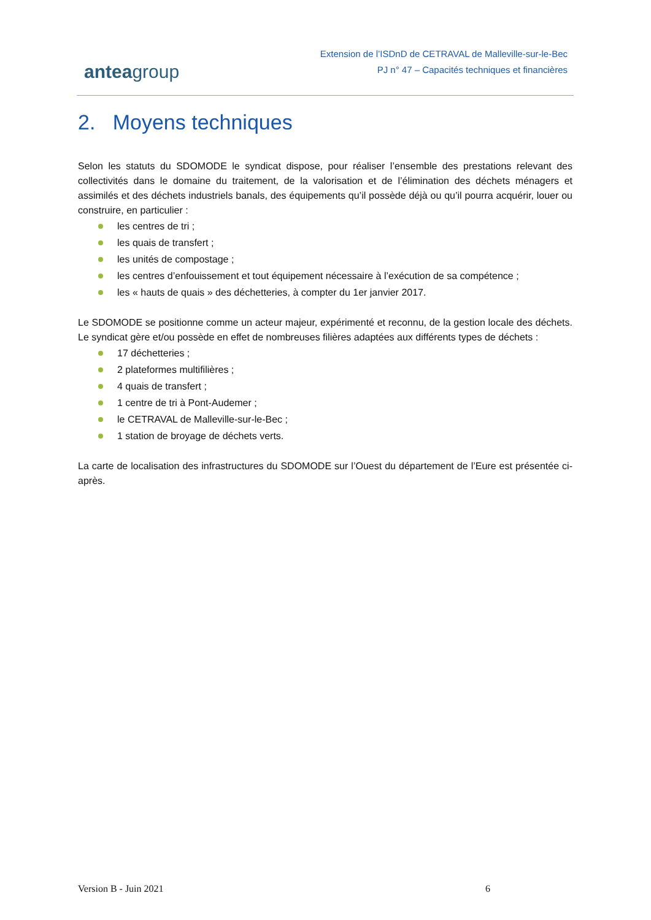anteagroup
Extension de l’ISDnD de CETRAVAL de Malleville-sur-le-Bec
PJ n° 47 – Capacités techniques et financières
2. Moyens techniques
Selon les statuts du SDOMODE le syndicat dispose, pour réaliser l’ensemble des prestations relevant des collectivités dans le domaine du traitement, de la valorisation et de l’élimination des déchets ménagers et assimilés et des déchets industriels banals, des équipements qu’il possède déjà ou qu’il pourra acquérir, louer ou construire, en particulier :
les centres de tri ;
les quais de transfert ;
les unités de compostage ;
les centres d’enfouissement et tout équipement nécessaire à l’exécution de sa compétence ;
les « hauts de quais » des déchetteries, à compter du 1er janvier 2017.
Le SDOMODE se positionne comme un acteur majeur, expérimenté et reconnu, de la gestion locale des déchets. Le syndicat gère et/ou possède en effet de nombreuses filières adaptées aux différents types de déchets :
17 déchetteries ;
2 plateformes multifilières ;
4 quais de transfert ;
1 centre de tri à Pont-Audemer ;
le CETRAVAL de Malleville-sur-le-Bec ;
1 station de broyage de déchets verts.
La carte de localisation des infrastructures du SDOMODE sur l’Ouest du département de l’Eure est présentée ci-après.
Version B - Juin 2021 6